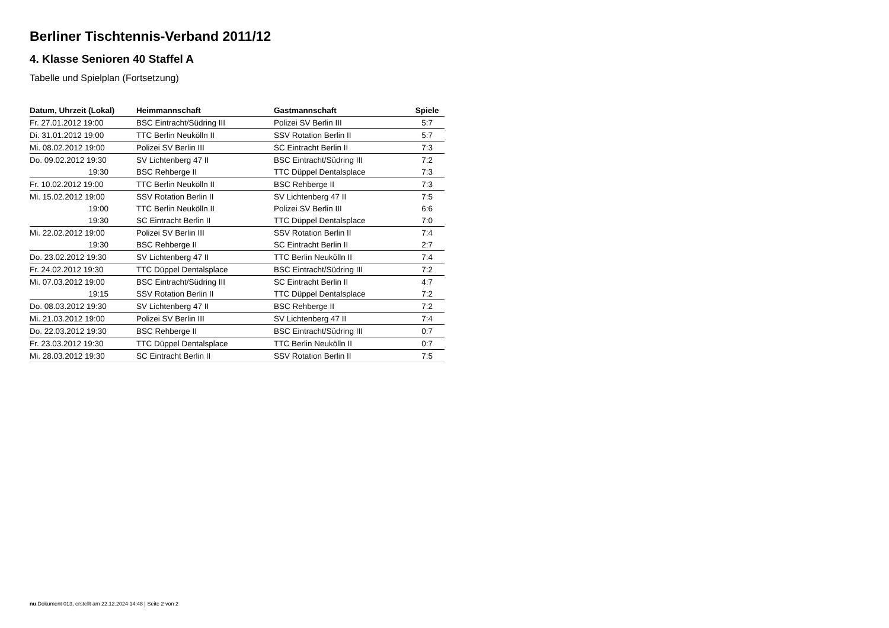Berliner Tischtennis-Verband 2011/12
4. Klasse Senioren 40 Staffel A
Tabelle und Spielplan (Fortsetzung)
| Datum, Uhrzeit (Lokal) | Heimmannschaft | Gastmannschaft | Spiele |
| --- | --- | --- | --- |
| Fr. 27.01.2012 19:00 | BSC Eintracht/Südring III | Polizei SV Berlin III | 5:7 |
| Di. 31.01.2012 19:00 | TTC Berlin Neukölln II | SSV Rotation Berlin II | 5:7 |
| Mi. 08.02.2012 19:00 | Polizei SV Berlin III | SC Eintracht Berlin II | 7:3 |
| Do. 09.02.2012 19:30 | SV Lichtenberg 47 II | BSC Eintracht/Südring III | 7:2 |
| 19:30 | BSC Rehberge II | TTC Düppel Dentalsplace | 7:3 |
| Fr. 10.02.2012 19:00 | TTC Berlin Neukölln II | BSC Rehberge II | 7:3 |
| Mi. 15.02.2012 19:00 | SSV Rotation Berlin II | SV Lichtenberg 47 II | 7:5 |
| 19:00 | TTC Berlin Neukölln II | Polizei SV Berlin III | 6:6 |
| 19:30 | SC Eintracht Berlin II | TTC Düppel Dentalsplace | 7:0 |
| Mi. 22.02.2012 19:00 | Polizei SV Berlin III | SSV Rotation Berlin II | 7:4 |
| 19:30 | BSC Rehberge II | SC Eintracht Berlin II | 2:7 |
| Do. 23.02.2012 19:30 | SV Lichtenberg 47 II | TTC Berlin Neukölln II | 7:4 |
| Fr. 24.02.2012 19:30 | TTC Düppel Dentalsplace | BSC Eintracht/Südring III | 7:2 |
| Mi. 07.03.2012 19:00 | BSC Eintracht/Südring III | SC Eintracht Berlin II | 4:7 |
| 19:15 | SSV Rotation Berlin II | TTC Düppel Dentalsplace | 7:2 |
| Do. 08.03.2012 19:30 | SV Lichtenberg 47 II | BSC Rehberge II | 7:2 |
| Mi. 21.03.2012 19:00 | Polizei SV Berlin III | SV Lichtenberg 47 II | 7:4 |
| Do. 22.03.2012 19:30 | BSC Rehberge II | BSC Eintracht/Südring III | 0:7 |
| Fr. 23.03.2012 19:30 | TTC Düppel Dentalsplace | TTC Berlin Neukölln II | 0:7 |
| Mi. 28.03.2012 19:30 | SC Eintracht Berlin II | SSV Rotation Berlin II | 7:5 |
nu.Dokument 013, erstellt am 22.12.2024 14:48 | Seite 2 von 2